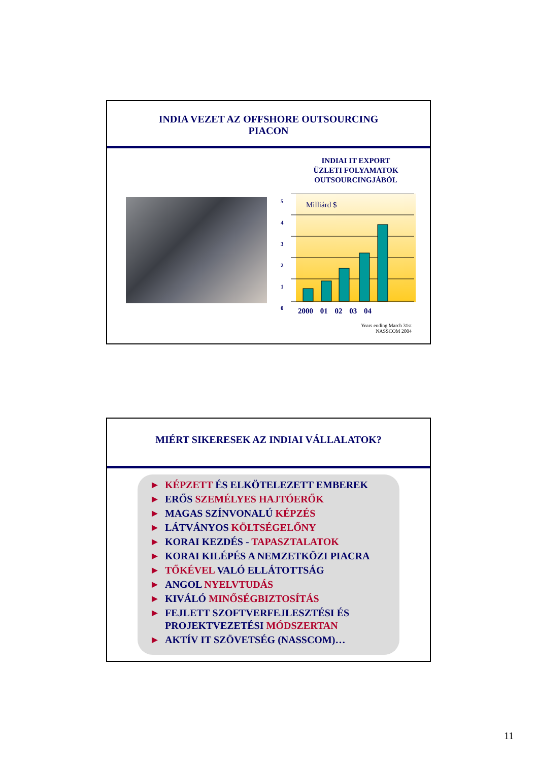INDIA VEZET AZ OFFSHORE OUTSOURCING
PIACON
INDIAI IT EXPORT
ÜZLETI FOLYAMATOK
OUTSOURCINGJÁBÓL
5
4
3
2
1
0
Milliárd $
2000 01 02 03 04
Years ending March 31st
NASSCOM 2004
MIÉRT SIKERESEK AZ INDIAI VÁLLALATOK?
► KÉPZETT ÉS ELKÖTELEZETT EMBEREK
► ERŐS SZEMÉLYES HAJTÓERŐK
► MAGAS SZÍNVONALÚ KÉPZÉS
► LÁTVÁNYOS KÖLTSÉGELŐNY
► KORAI KEZDÉS - TAPASZTALATOK
► KORAI KILÉPÉS A NEMZETKÖZI PIACRA
► TŐKÉVEL VALÓ ELLÁTOTTSÁG
► ANGOL NYELVTUDÁS
► KIVÁLÓ MINŐSÉGBIZTOSÍTÁS
► FEJLETT SZOFTVERFEJLESZTÉSI ÉS PROJEKTVEZETÉSI MÓDSZERTAN
► AKTÍV IT SZÖVETSÉG (NASSCOM)…
11